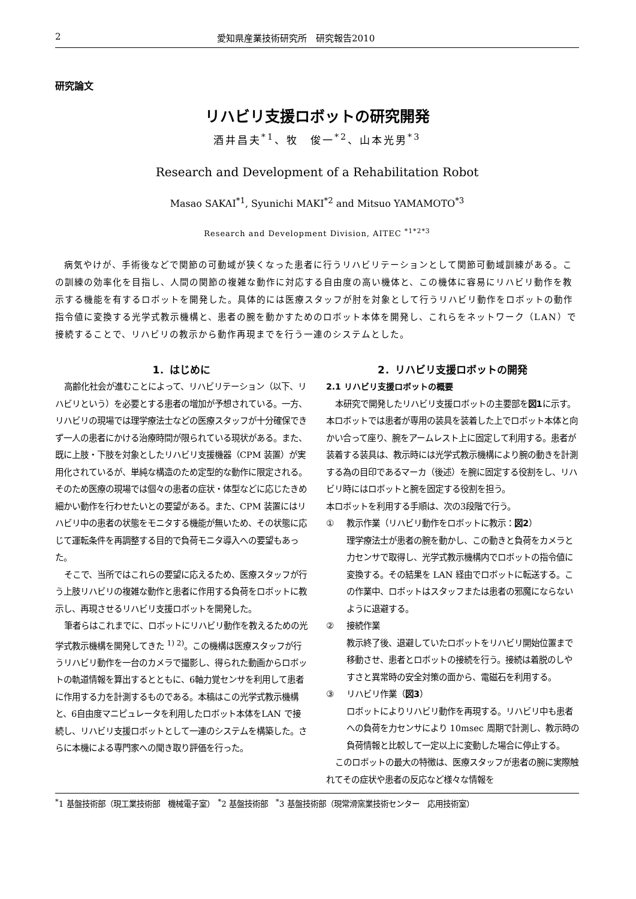2 愛知県産業技術研究所　研究報告2010
研究論文
リハビリ支援ロボットの研究開発
酒井昌夫<sup>*1</sup>、牧　俊一<sup>*2</sup>、山本光男<sup>*3</sup>
Research and Development of a Rehabilitation Robot
Masao SAKAI<sup>*1</sup>, Syunichi MAKI<sup>*2</sup> and Mitsuo YAMAMOTO<sup>*3</sup>
Research and Development Division, AITEC <sup>*1*2*3</sup>
病気やけが、手術後などで関節の可動域が狭くなった患者に行うリハビリテーションとして関節可動域訓練がある。この訓練の効率化を目指し、人間の関節の複雑な動作に対応する自由度の高い機体と、この機体に容易にリハビリ動作を教示する機能を有するロボットを開発した。具体的には医療スタッフが肘を対象として行うリハビリ動作をロボットの動作指令値に変換する光学式教示機構と、患者の腕を動かすためのロボット本体を開発し、これらをネットワーク（LAN）で接続することで、リハビリの教示から動作再現までを行う一連のシステムとした。
1．はじめに
高齢化社会が進むことによって、リハビリテーション（以下、リハビリという）を必要とする患者の増加が予想されている。一方、リハビリの現場では理学療法士などの医療スタッフが十分確保できず一人の患者にかける治療時間が限られている現状がある。また、既に上肢・下肢を対象としたリハビリ支援機器（CPM 装置）が実用化されているが、単純な構造のため定型的な動作に限定される。そのため医療の現場では個々の患者の症状・体型などに応じたきめ細かい動作を行わせたいとの要望がある。また、CPM 装置にはリハビリ中の患者の状態をモニタする機能が無いため、その状態に応じて運転条件を再調整する目的で負荷モニタ導入への要望もあった。
そこで、当所ではこれらの要望に応えるため、医療スタッフが行う上肢リハビリの複雑な動作と患者に作用する負荷をロボットに教示し、再現させるリハビリ支援ロボットを開発した。
筆者らはこれまでに、ロボットにリハビリ動作を教えるための光学式教示機構を開発してきた <sup>1) 2)</sup>。この機構は医療スタッフが行うリハビリ動作を一台のカメラで撮影し、得られた動画からロボットの軌道情報を算出するとともに、6軸力覚センサを利用して患者に作用する力を計測するものである。本稿はこの光学式教示機構と、6自由度マニピュレータを利用したロボット本体をLAN で接続し、リハビリ支援ロボットとして一連のシステムを構築した。さらに本機による専門家への聞き取り評価を行った。
2．リハビリ支援ロボットの開発
2.1 リハビリ支援ロボットの概要
本研究で開発したリハビリ支援ロボットの主要部を図1に示す。本ロボットでは患者が専用の装具を装着した上でロボット本体と向かい合って座り、腕をアームレスト上に固定して利用する。患者が装着する装具は、教示時には光学式教示機構により腕の動きを計測する為の目印であるマーカ（後述）を腕に固定する役割をし、リハビリ時にはロボットと腕を固定する役割を担う。
本ロボットを利用する手順は、次の3段階で行う。
① 教示作業（リハビリ動作をロボットに教示：図2）
理学療法士が患者の腕を動かし、この動きと負荷をカメラと力センサで取得し、光学式教示機構内でロボットの指令値に変換する。その結果を LAN 経由でロボットに転送する。この作業中、ロボットはスタッフまたは患者の邪魔にならないように退避する。
② 接続作業
教示終了後、退避していたロボットをリハビリ開始位置まで移動させ、患者とロボットの接続を行う。接続は着脱のしやすさと異常時の安全対策の面から、電磁石を利用する。
③ リハビリ作業（図3）
ロボットによりリハビリ動作を再現する。リハビリ中も患者への負荷を力センサにより 10msec 周期で計測し、教示時の負荷情報と比較して一定以上に変動した場合に停止する。
このロボットの最大の特徴は、医療スタッフが患者の腕に実際触れてその症状や患者の反応など様々な情報を
<sup>*</sup> 1 基盤技術部（現工業技術部　機械電子室）　<sup>*</sup>2 基盤技術部　<sup>*</sup>3 基盤技術部（現常滑窯業技術センター　応用技術室）